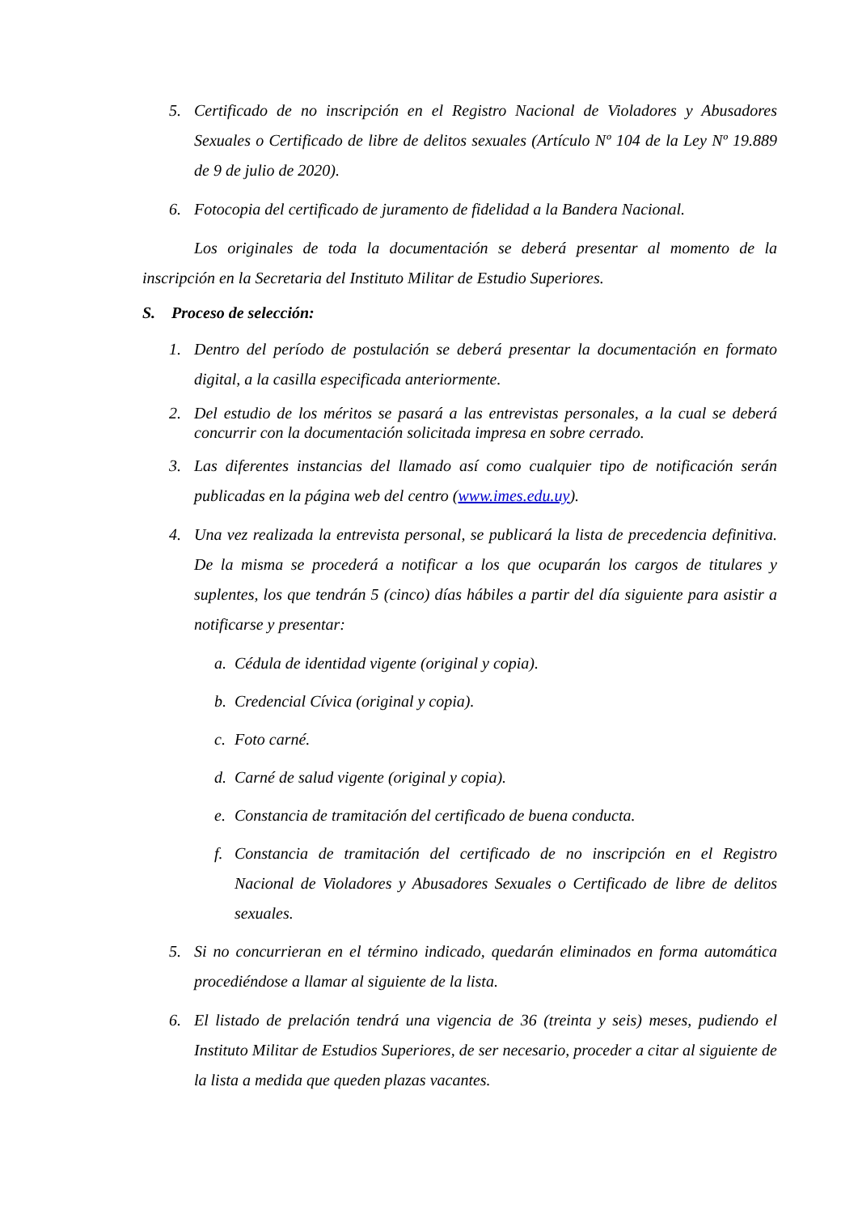5. Certificado de no inscripción en el Registro Nacional de Violadores y Abusadores Sexuales o Certificado de libre de delitos sexuales (Artículo Nº 104 de la Ley Nº 19.889 de 9 de julio de 2020).
6. Fotocopia del certificado de juramento de fidelidad a la Bandera Nacional.
Los originales de toda la documentación se deberá presentar al momento de la inscripción en la Secretaria del Instituto Militar de Estudio Superiores.
S. Proceso de selección:
1. Dentro del período de postulación se deberá presentar la documentación en formato digital, a la casilla especificada anteriormente.
2. Del estudio de los méritos se pasará a las entrevistas personales, a la cual se deberá concurrir con la documentación solicitada impresa en sobre cerrado.
3. Las diferentes instancias del llamado así como cualquier tipo de notificación serán publicadas en la página web del centro (www.imes.edu.uy).
4. Una vez realizada la entrevista personal, se publicará la lista de precedencia definitiva. De la misma se procederá a notificar a los que ocuparán los cargos de titulares y suplentes, los que tendrán 5 (cinco) días hábiles a partir del día siguiente para asistir a notificarse y presentar:
a. Cédula de identidad vigente (original y copia).
b. Credencial Cívica (original y copia).
c. Foto carné.
d. Carné de salud vigente (original y copia).
e. Constancia de tramitación del certificado de buena conducta.
f. Constancia de tramitación del certificado de no inscripción en el Registro Nacional de Violadores y Abusadores Sexuales o Certificado de libre de delitos sexuales.
5. Si no concurrieran en el término indicado, quedarán eliminados en forma automática procediéndose a llamar al siguiente de la lista.
6. El listado de prelación tendrá una vigencia de 36 (treinta y seis) meses, pudiendo el Instituto Militar de Estudios Superiores, de ser necesario, proceder a citar al siguiente de la lista a medida que queden plazas vacantes.